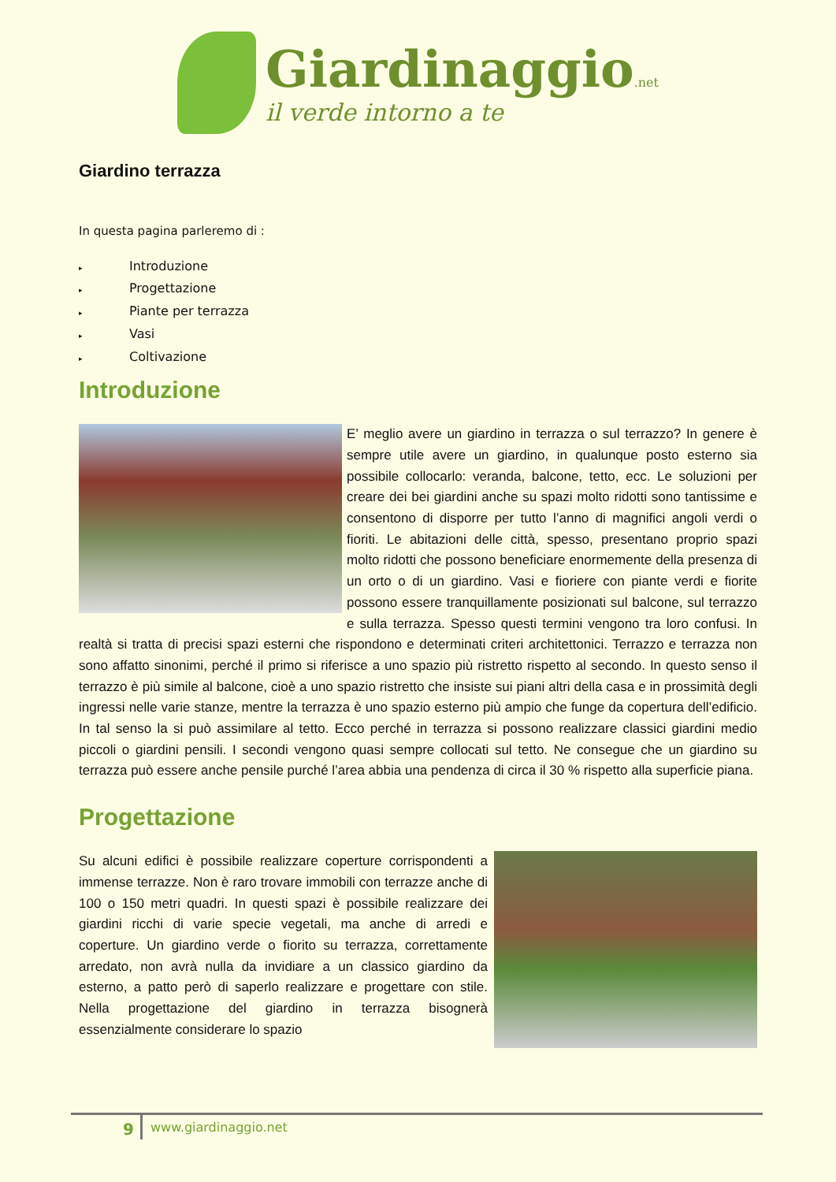Giardinaggio.net
il verde intorno a te
Giardino terrazza
In questa pagina parleremo di :
▸ Introduzione
▸ Progettazione
▸ Piante per terrazza
▸ Vasi
▸ Coltivazione
Introduzione
E’ meglio avere un giardino in terrazza o sul terrazzo? In genere è sempre utile avere un giardino, in qualunque posto esterno sia possibile collocarlo: veranda, balcone, tetto, ecc. Le soluzioni per creare dei bei giardini anche su spazi molto ridotti sono tantissime e consentono di disporre per tutto l’anno di magnifici angoli verdi o fioriti. Le abitazioni delle città, spesso, presentano proprio spazi molto ridotti che possono beneficiare enormemente della presenza di un orto o di un giardino. Vasi e fioriere con piante verdi e fiorite possono essere tranquillamente posizionati sul balcone, sul terrazzo e sulla terrazza. Spesso questi termini vengono tra loro confusi. In realtà si tratta di precisi spazi esterni che rispondono e determinati criteri architettonici. Terrazzo e terrazza non sono affatto sinonimi, perché il primo si riferisce a uno spazio più ristretto rispetto al secondo. In questo senso il terrazzo è più simile al balcone, cioè a uno spazio ristretto che insiste sui piani altri della casa e in prossimità degli ingressi nelle varie stanze, mentre la terrazza è uno spazio esterno più ampio che funge da copertura dell’edificio. In tal senso la si può assimilare al tetto. Ecco perché in terrazza si possono realizzare classici giardini medio piccoli o giardini pensili. I secondi vengono quasi sempre collocati sul tetto. Ne consegue che un giardino su terrazza può essere anche pensile purché l’area abbia una pendenza di circa il 30 % rispetto alla superficie piana.
Progettazione
Su alcuni edifici è possibile realizzare coperture corrispondenti a immense terrazze. Non è raro trovare immobili con terrazze anche di 100 o 150 metri quadri. In questi spazi è possibile realizzare dei giardini ricchi di varie specie vegetali, ma anche di arredi e coperture. Un giardino verde o fiorito su terrazza, correttamente arredato, non avrà nulla da invidiare a un classico giardino da esterno, a patto però di saperlo realizzare e progettare con stile. Nella progettazione del giardino in terrazza bisognerà essenzialmente considerare lo spazio
9
www.giardinaggio.net